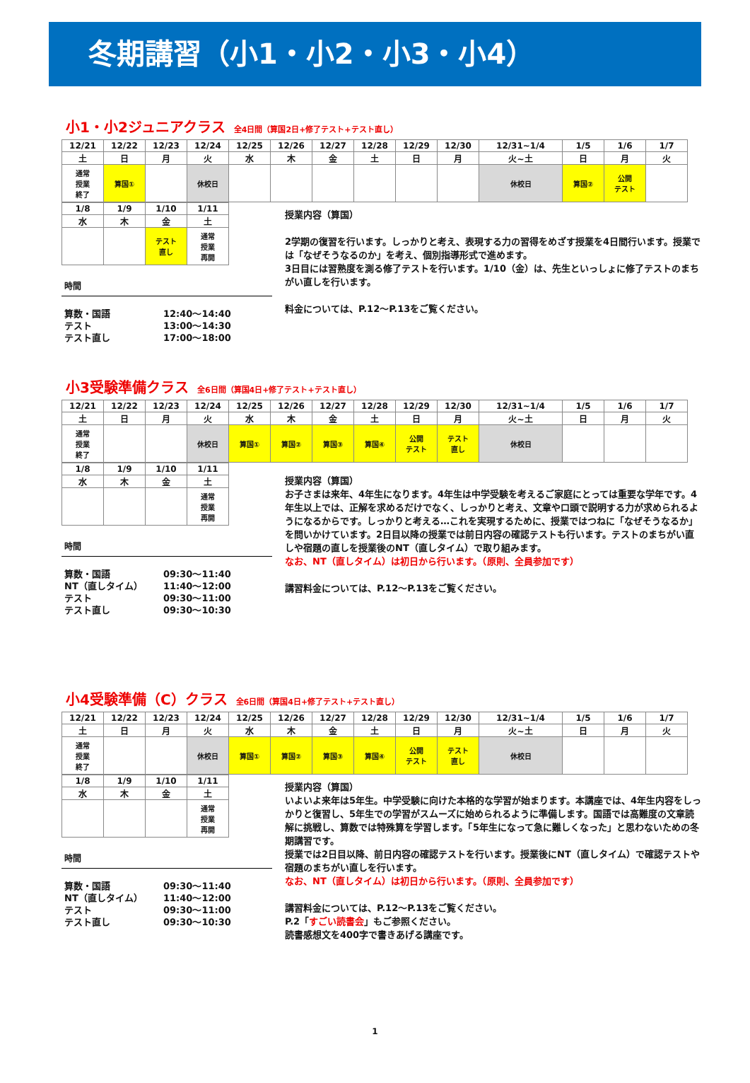冬期講習（小1・小2・小3・小4）
小1・小2ジュニアクラス 全4日間（算国2日+修了テスト+テスト直し）
| 12/21 | 12/22 | 12/23 | 12/24 | 12/25 | 12/26 | 12/27 | 12/28 | 12/29 | 12/30 | 12/31~1/4 | 1/5 | 1/6 | 1/7 |
| 土 | 日 | 月 | 火 | 水 | 木 | 金 | 土 | 日 | 月 | 火~土 | 日 | 月 | 火 |
| 通常 授業 終了 | 算国① | | 休校日 | | | | | | | 休校日 | 算国② | 公開 テスト | |
| 1/8 | 1/9 | 1/10 | 1/11 |
| 水 | 木 | 金 | 土 |
| | | テスト 直し | 通常 授業 再開 |
時間
算数・国語 12:40～14:40
テスト 13:00～14:30
テスト直し 17:00～18:00
授業内容（算国）
2学期の復習を行います。しっかりと考え、表現する力の習得をめざす授業を4日間行います。授業では「なぜそうなるのか」を考え、個別指導形式で進めます。
3日目には習熟度を測る修了テストを行います。1/10（金）は、先生といっしょに修了テストのまちがい直しを行います。
料金については、P.12～P.13をご覧ください。
小3受験準備クラス 全6日間（算国4日+修了テスト+テスト直し）
| 12/21 | 12/22 | 12/23 | 12/24 | 12/25 | 12/26 | 12/27 | 12/28 | 12/29 | 12/30 | 12/31~1/4 | 1/5 | 1/6 | 1/7 |
| 土 | 日 | 月 | 火 | 水 | 木 | 金 | 土 | 日 | 月 | 火~土 | 日 | 月 | 火 |
| 通常 授業 終了 | | | 休校日 | 算国① | 算国② | 算国③ | 算国④ | 公開 テスト | テスト 直し | 休校日 | | | |
| 1/8 | 1/9 | 1/10 | 1/11 |
| 水 | 木 | 金 | 土 |
| | | | 通常 授業 再開 |
時間
算数・国語 09:30～11:40
NT（直しタイム） 11:40～12:00
テスト 09:30～11:00
テスト直し 09:30～10:30
授業内容（算国）
お子さまは来年、4年生になります。4年生は中学受験を考えるご家庭にとっては重要な学年です。4年生以上では、正解を求めるだけでなく、しっかりと考え、文章や口頭で説明する力が求められるようになるからです。しっかりと考える…これを実現するために、授業ではつねに「なぜそうなるか」を問いかけています。2日目以降の授業では前日内容の確認テストも行います。テストのまちがい直しや宿題の直しを授業後のNT（直しタイム）で取り組みます。
なお、NT（直しタイム）は初日から行います。（原則、全員参加です）
講習料金については、P.12～P.13をご覧ください。
小4受験準備（C）クラス 全6日間（算国4日+修了テスト+テスト直し）
| 12/21 | 12/22 | 12/23 | 12/24 | 12/25 | 12/26 | 12/27 | 12/28 | 12/29 | 12/30 | 12/31~1/4 | 1/5 | 1/6 | 1/7 |
| 土 | 日 | 月 | 火 | 水 | 木 | 金 | 土 | 日 | 月 | 火~土 | 日 | 月 | 火 |
| 通常 授業 終了 | | | 休校日 | 算国① | 算国② | 算国③ | 算国④ | 公開 テスト | テスト 直し | 休校日 | | | |
| 1/8 | 1/9 | 1/10 | 1/11 |
| 水 | 木 | 金 | 土 |
| | | | 通常 授業 再開 |
時間
算数・国語 09:30～11:40
NT（直しタイム） 11:40～12:00
テスト 09:30～11:00
テスト直し 09:30～10:30
授業内容（算国）
いよいよ来年は5年生。中学受験に向けた本格的な学習が始まります。本講座では、4年生内容をしっかりと復習し、5年生での学習がスムーズに始められるように準備します。国語では高難度の文章読解に挑戦し、算数では特殊算を学習します。「5年生になって急に難しくなった」と思わないための冬期講習です。
授業では2日目以降、前日内容の確認テストを行います。授業後にNT（直しタイム）で確認テストや宿題のまちがい直しを行います。
なお、NT（直しタイム）は初日から行います。（原則、全員参加です）
講習料金については、P.12～P.13をご覧ください。
P.2「すごい読書会」もご参照ください。
読書感想文を400字で書きあげる講座です。
1